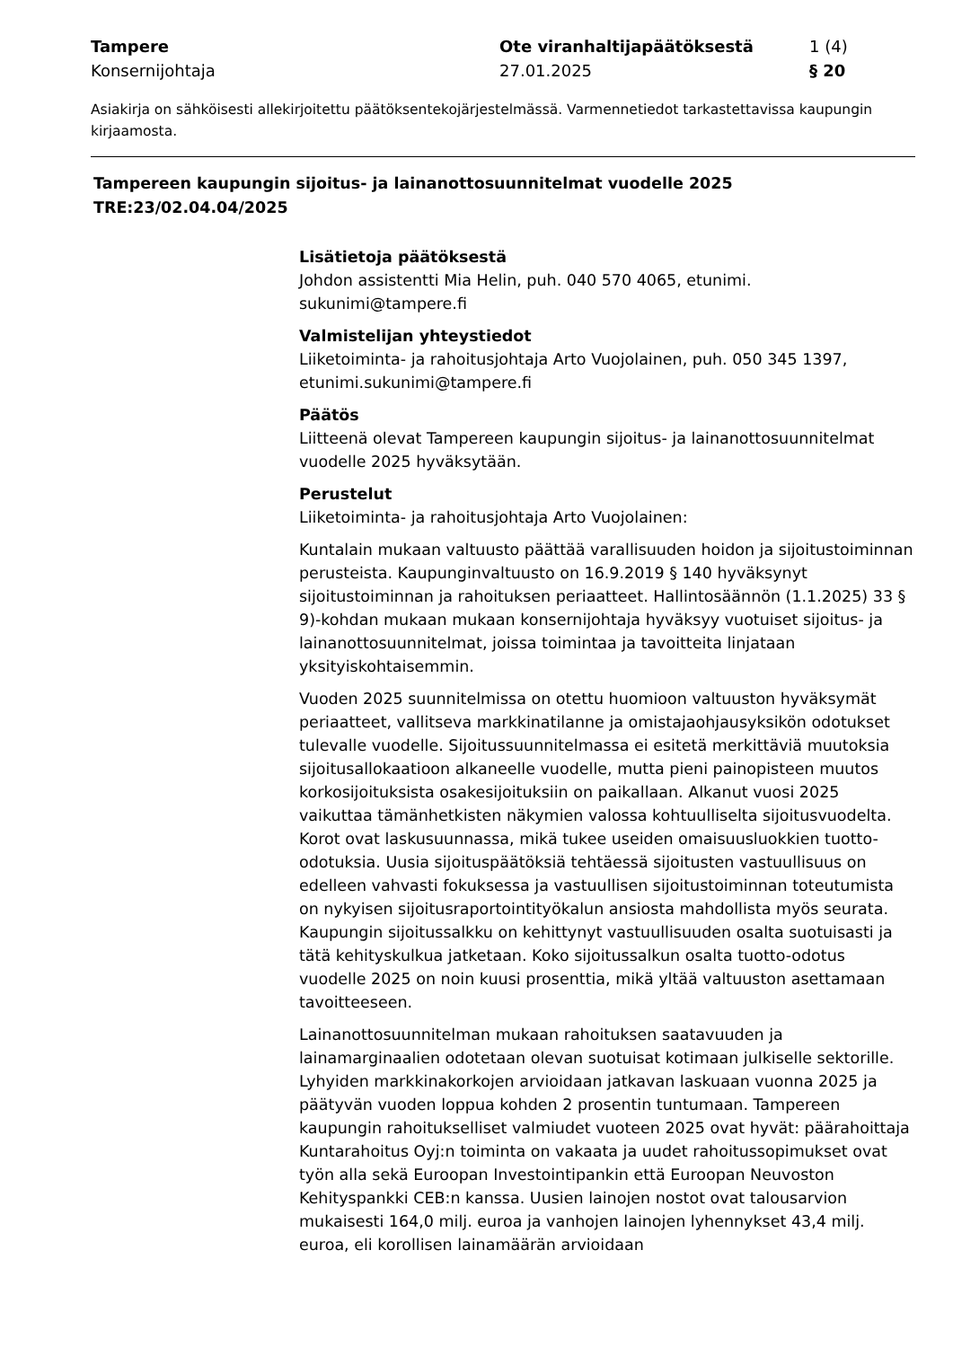Tampere
Konsernijohtaja
Ote viranhaltijapäätöksestä
27.01.2025
1 (4)
§ 20
Asiakirja on sähköisesti allekirjoitettu päätöksentekojärjestelmässä. Varmennetiedot tarkastettavissa kaupungin kirjaamosta.
Tampereen kaupungin sijoitus- ja lainanottosuunnitelmat vuodelle 2025
TRE:23/02.04.04/2025
Lisätietoja päätöksestä
Johdon assistentti Mia Helin, puh. 040 570 4065, etunimi.
sukunimi@tampere.fi
Valmistelijan yhteystiedot
Liiketoiminta- ja rahoitusjohtaja Arto Vuojolainen, puh. 050 345 1397, etunimi.sukunimi@tampere.fi
Päätös
Liitteenä olevat Tampereen kaupungin sijoitus- ja lainanottosuunnitelmat vuodelle 2025 hyväksytään.
Perustelut
Liiketoiminta- ja rahoitusjohtaja Arto Vuojolainen:
Kuntalain mukaan valtuusto päättää varallisuuden hoidon ja sijoitustoiminnan perusteista. Kaupunginvaltuusto on 16.9.2019 § 140 hyväksynyt sijoitustoiminnan ja rahoituksen periaatteet. Hallintosäännön (1.1.2025) 33 § 9)-kohdan mukaan mukaan konsernijohtaja hyväksyy vuotuiset sijoitus- ja lainanottosuunnitelmat, joissa toimintaa ja tavoitteita linjataan yksityiskohtaisemmin.
Vuoden 2025 suunnitelmissa on otettu huomioon valtuuston hyväksymät periaatteet, vallitseva markkinatilanne ja omistajaohjausyksikön odotukset tulevalle vuodelle. Sijoitussuunnitelmassa ei esitetä merkittäviä muutoksia sijoitusallokaatioon alkaneelle vuodelle, mutta pieni painopisteen muutos korkosijoituksista osakesijoituksiin on paikallaan. Alkanut vuosi 2025 vaikuttaa tämänhetkisten näkymien valossa kohtuulliselta sijoitusvuodelta. Korot ovat laskusuunnassa, mikä tukee useiden omaisuusluokkien tuotto-odotuksia. Uusia sijoituspäätöksiä tehtäessä sijoitusten vastuullisuus on edelleen vahvasti fokuksessa ja vastuullisen sijoitustoiminnan toteutumista on nykyisen sijoitusraportointityökalun ansiosta mahdollista myös seurata. Kaupungin sijoitussalkku on kehittynyt vastuullisuuden osalta suotuisasti ja tätä kehityskulkua jatketaan. Koko sijoitussalkun osalta tuotto-odotus vuodelle 2025 on noin kuusi prosenttia, mikä yltää valtuuston asettamaan tavoitteeseen.
Lainanottosuunnitelman mukaan rahoituksen saatavuuden ja lainamarginaalien odotetaan olevan suotuisat kotimaan julkiselle sektorille. Lyhyiden markkinakorkojen arvioidaan jatkavan laskuaan vuonna 2025 ja päätyvän vuoden loppua kohden 2 prosentin tuntumaan. Tampereen kaupungin rahoitukselliset valmiudet vuoteen 2025 ovat hyvät: päärahoittaja Kuntarahoitus Oyj:n toiminta on vakaata ja uudet rahoitussopimukset ovat työn alla sekä Euroopan Investointipankin että Euroopan Neuvoston Kehityspankki CEB:n kanssa. Uusien lainojen nostot ovat talousarvion mukaisesti 164,0 milj. euroa ja vanhojen lainojen lyhennykset 43,4 milj. euroa, eli korollisen lainamäärän arvioidaan